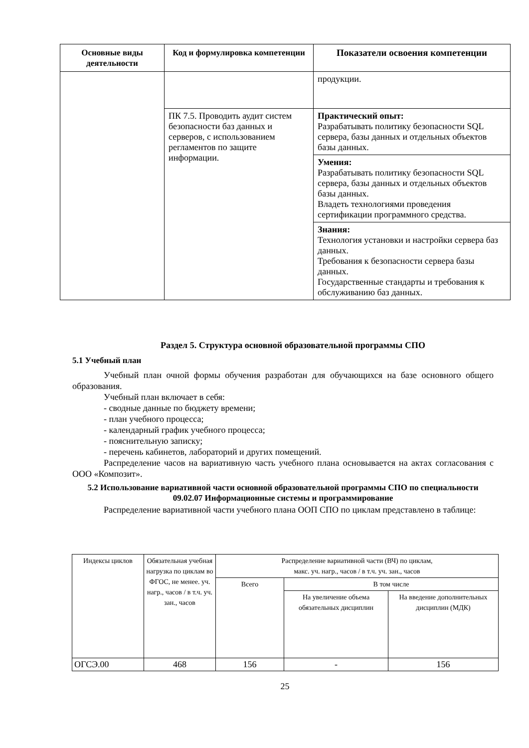| Основные виды деятельности | Код и формулировка компетенции | Показатели освоения компетенции |
| --- | --- | --- |
| | | продукции. |
| | ПК 7.5. Проводить аудит систем безопасности баз данных и серверов, с использованием регламентов по защите информации. | Практический опыт: Разрабатывать политику безопасности SQL сервера, базы данных и отдельных объектов базы данных. |
| | | Умения: Разрабатывать политику безопасности SQL сервера, базы данных и отдельных объектов базы данных. Владеть технологиями проведения сертификации программного средства. |
| | | Знания: Технология установки и настройки сервера баз данных. Требования к безопасности сервера базы данных. Государственные стандарты и требования к обслуживанию баз данных. |
Раздел 5. Структура основной образовательной программы СПО
5.1 Учебный план
Учебный план очной формы обучения разработан для обучающихся на базе основного общего образования.
Учебный план включает в себя:
- сводные данные по бюджету времени;
- план учебного процесса;
- календарный график учебного процесса;
- пояснительную записку;
- перечень кабинетов, лабораторий и других помещений.
Распределение часов на вариативную часть учебного плана основывается на актах согласования с ООО «Композит».
5.2 Использование вариативной части основной образовательной программы СПО по специальности 09.02.07 Информационные системы и программирование
Распределение вариативной части учебного плана ООП СПО по циклам представлено в таблице:
| Индексы циклов | Обязательная учебная нагрузка по циклам во ФГОС, не менее. уч. нагр., часов / в т.ч. уч. зан., часов | Распределение вариативной части (ВЧ) по циклам, макс. уч. нагр., часов / в т.ч. уч. зан., часов | | |
| | | Всего | В том числе | |
| | | | На увеличение объема обязательных дисциплин | На введение дополнительных дисциплин (МДК) |
| ОГСЭ.00 | 468 | 156 | - | 156 |
25